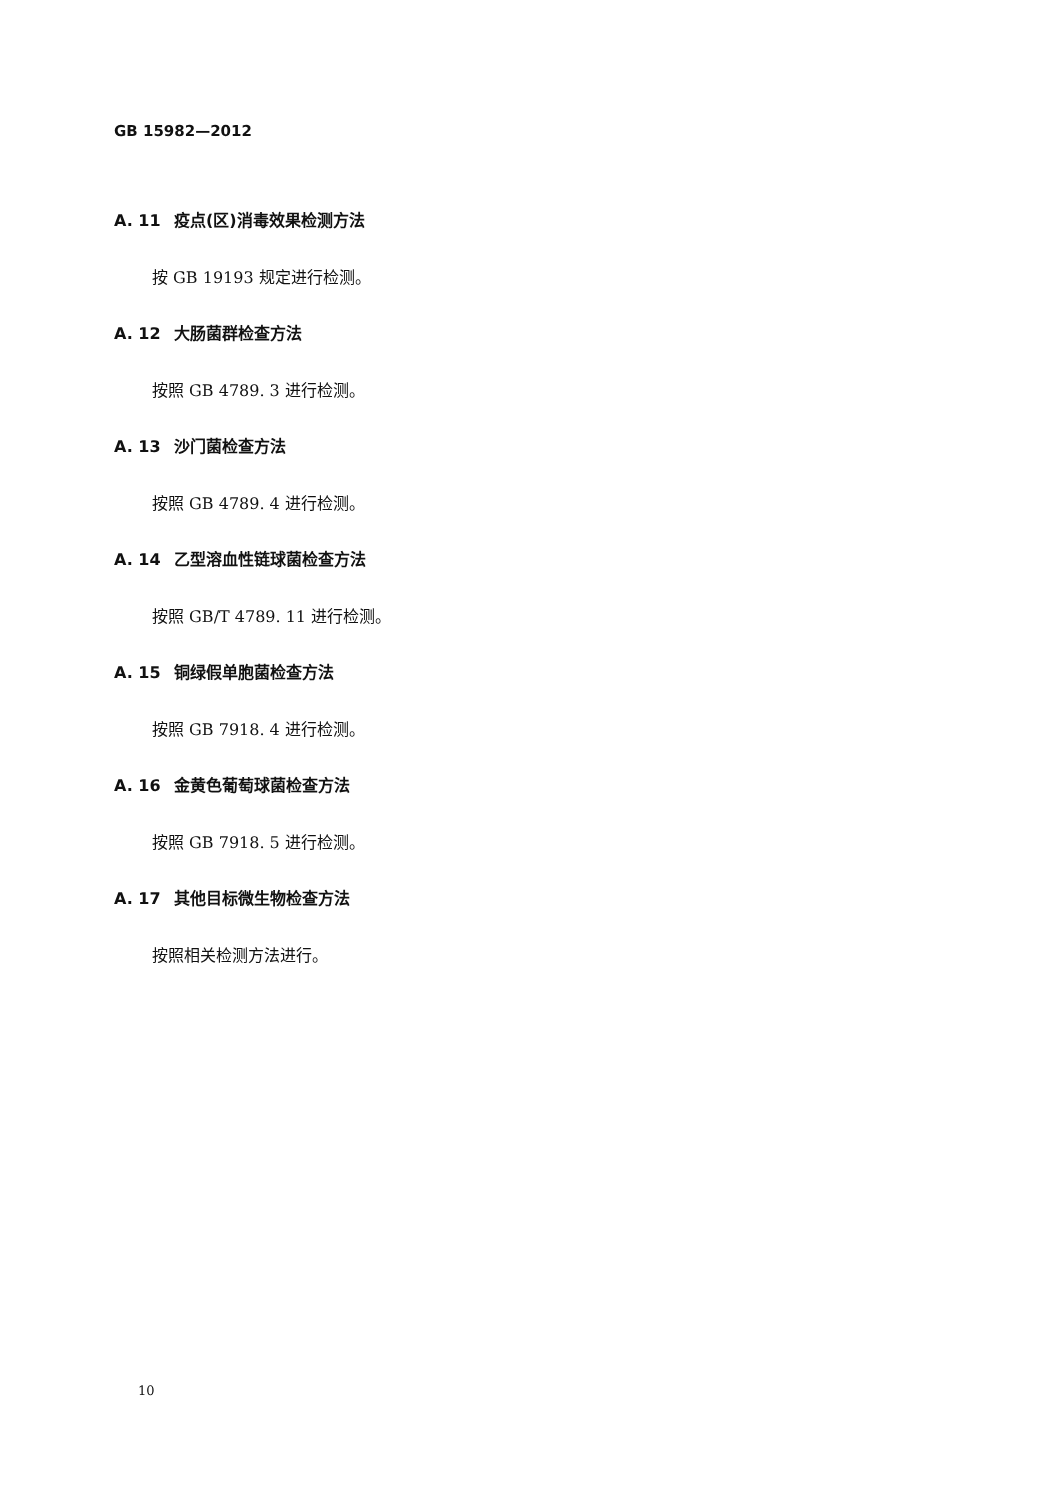GB 15982—2012
A. 11 疫点(区)消毒效果检测方法
按 GB 19193 规定进行检测。
A. 12 大肠菌群检查方法
按照 GB 4789. 3 进行检测。
A. 13 沙门菌检查方法
按照 GB 4789. 4 进行检测。
A. 14 乙型溶血性链球菌检查方法
按照 GB/T 4789. 11 进行检测。
A. 15 铜绿假单胞菌检查方法
按照 GB 7918. 4 进行检测。
A. 16 金黄色葡萄球菌检查方法
按照 GB 7918. 5 进行检测。
A. 17 其他目标微生物检查方法
按照相关检测方法进行。
10